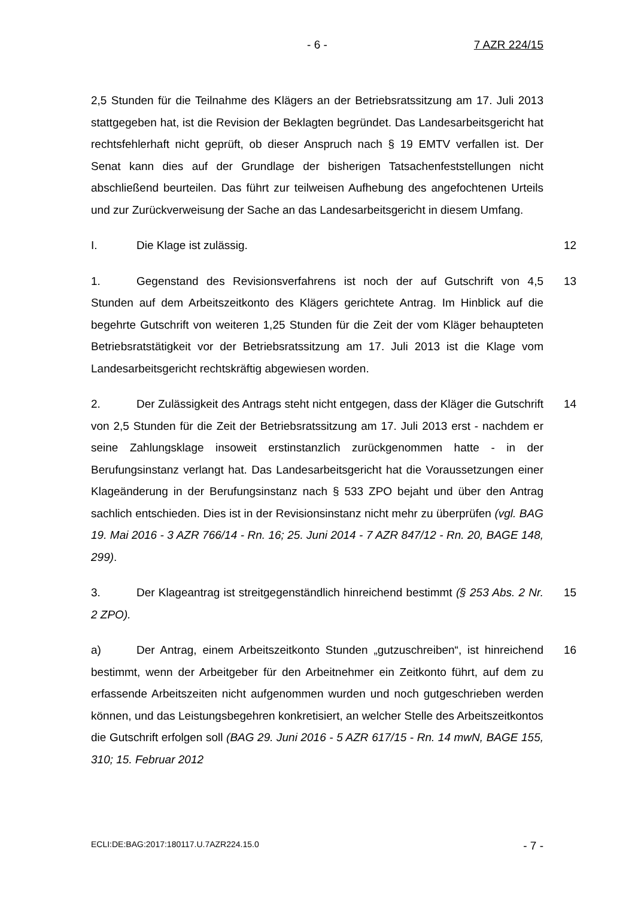- 6 - 7 AZR 224/15
2,5 Stunden für die Teilnahme des Klägers an der Betriebsratssitzung am 17. Juli 2013 stattgegeben hat, ist die Revision der Beklagten begründet. Das Landesarbeitsgericht hat rechtsfehlerhaft nicht geprüft, ob dieser Anspruch nach § 19 EMTV verfallen ist. Der Senat kann dies auf der Grundlage der bisherigen Tatsachenfeststellungen nicht abschließend beurteilen. Das führt zur teilweisen Aufhebung des angefochtenen Urteils und zur Zurückverweisung der Sache an das Landesarbeitsgericht in diesem Umfang.
I. Die Klage ist zulässig. 12
1. Gegenstand des Revisionsverfahrens ist noch der auf Gutschrift von 4,5 Stunden auf dem Arbeitszeitkonto des Klägers gerichtete Antrag. Im Hinblick auf die begehrte Gutschrift von weiteren 1,25 Stunden für die Zeit der vom Kläger behaupteten Betriebsratstätigkeit vor der Betriebsratssitzung am 17. Juli 2013 ist die Klage vom Landesarbeitsgericht rechtskräftig abgewiesen worden. 13
2. Der Zulässigkeit des Antrags steht nicht entgegen, dass der Kläger die Gutschrift von 2,5 Stunden für die Zeit der Betriebsratssitzung am 17. Juli 2013 erst - nachdem er seine Zahlungsklage insoweit erstinstanzlich zurückgenommen hatte - in der Berufungsinstanz verlangt hat. Das Landesarbeitsgericht hat die Voraussetzungen einer Klageänderung in der Berufungsinstanz nach § 533 ZPO bejaht und über den Antrag sachlich entschieden. Dies ist in der Revisionsinstanz nicht mehr zu überprüfen (vgl. BAG 19. Mai 2016 - 3 AZR 766/14 - Rn. 16; 25. Juni 2014 - 7 AZR 847/12 - Rn. 20, BAGE 148, 299). 14
3. Der Klageantrag ist streitgegenständlich hinreichend bestimmt (§ 253 Abs. 2 Nr. 2 ZPO). 15
a) Der Antrag, einem Arbeitszeitkonto Stunden „gutzuschreiben“, ist hinreichend bestimmt, wenn der Arbeitgeber für den Arbeitnehmer ein Zeitkonto führt, auf dem zu erfassende Arbeitszeiten nicht aufgenommen wurden und noch gutgeschrieben werden können, und das Leistungsbegehren konkretisiert, an welcher Stelle des Arbeitszeitkontos die Gutschrift erfolgen soll (BAG 29. Juni 2016 - 5 AZR 617/15 - Rn. 14 mwN, BAGE 155, 310; 15. Februar 2012 16
ECLI:DE:BAG:2017:180117.U.7AZR224.15.0 - 7 -